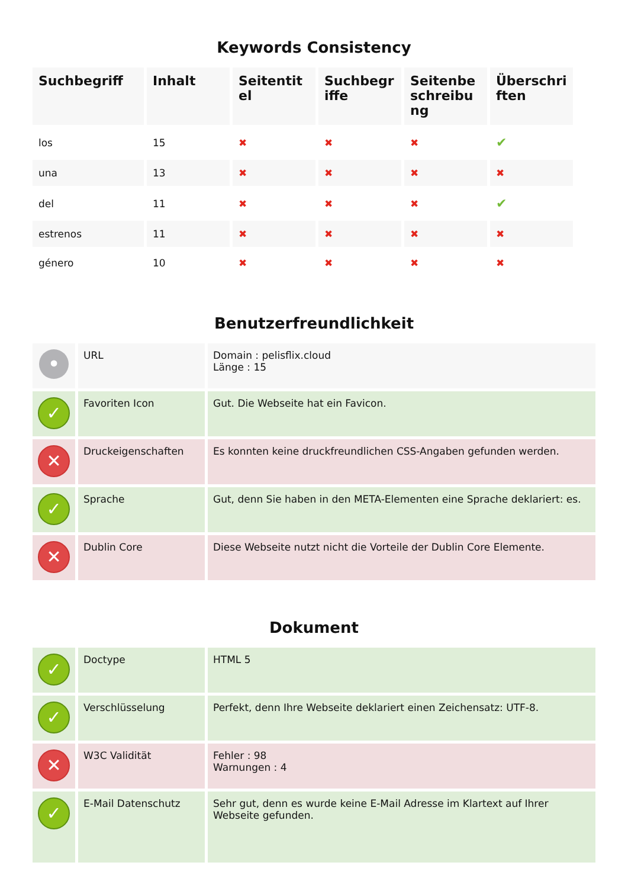Keywords Consistency
| Suchbegriff | Inhalt | Seitentitel | Suchbegriffe | Seitenbeschreibung | Überschriften |
| --- | --- | --- | --- | --- | --- |
| los | 15 | ✖ | ✖ | ✖ | ✔ |
| una | 13 | ✖ | ✖ | ✖ | ✖ |
| del | 11 | ✖ | ✖ | ✖ | ✔ |
| estrenos | 11 | ✖ | ✖ | ✖ | ✖ |
| género | 10 | ✖ | ✖ | ✖ | ✖ |
Benutzerfreundlichkeit
| • | URL | Domain : pelisflix.cloud Länge : 15 |
| ✓ | Favoriten Icon | Gut. Die Webseite hat ein Favicon. |
| ✕ | Druckeigenschaften | Es konnten keine druckfreundlichen CSS-Angaben gefunden werden. |
| ✓ | Sprache | Gut, denn Sie haben in den META-Elementen eine Sprache deklariert: es. |
| ✕ | Dublin Core | Diese Webseite nutzt nicht die Vorteile der Dublin Core Elemente. |
Dokument
| ✓ | Doctype | HTML 5 |
| ✓ | Verschlüsselung | Perfekt, denn Ihre Webseite deklariert einen Zeichensatz: UTF-8. |
| ✕ | W3C Validität | Fehler : 98 Warnungen : 4 |
| ✓ | E-Mail Datenschutz | Sehr gut, denn es wurde keine E-Mail Adresse im Klartext auf Ihrer Webseite gefunden. |